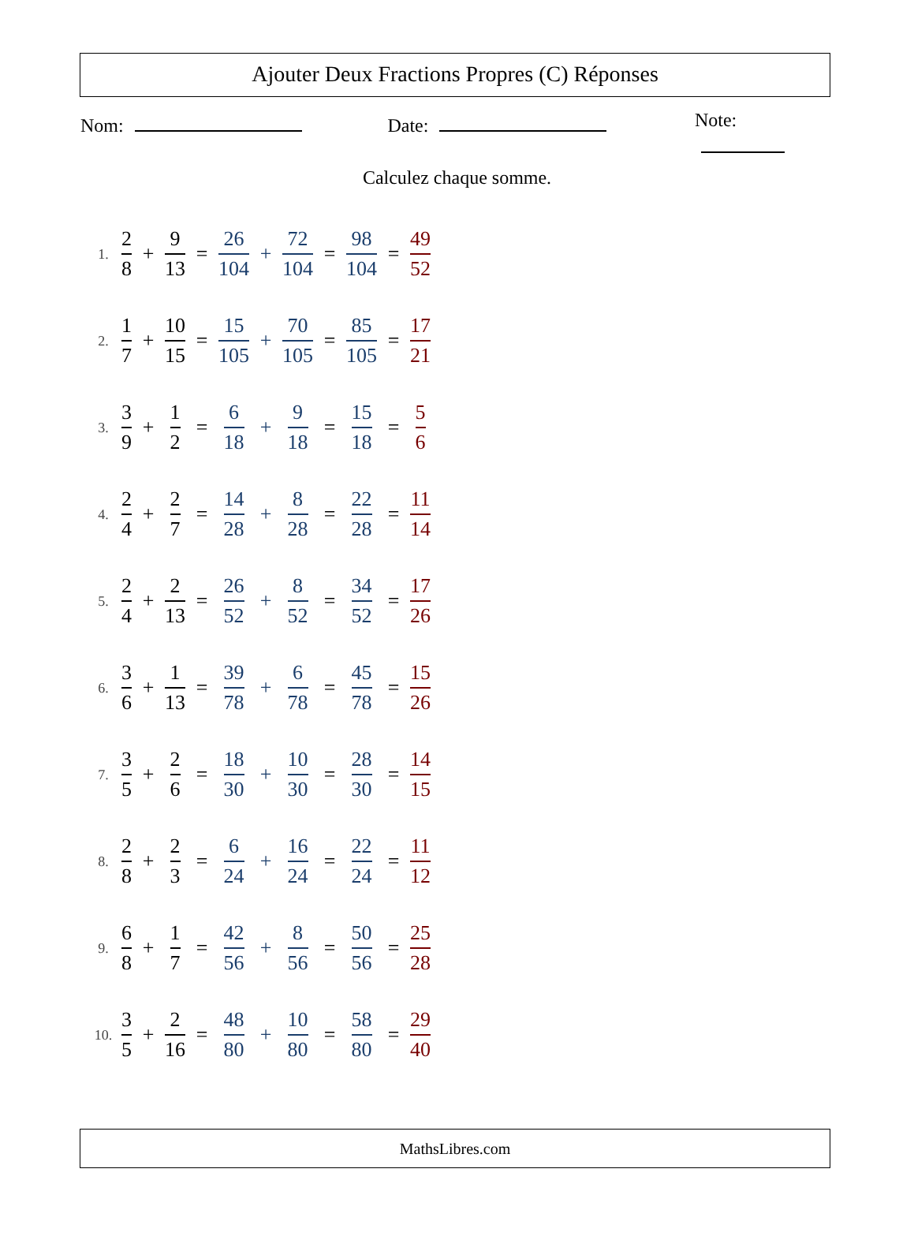Ajouter Deux Fractions Propres (C) Réponses
Nom: Date: Note:
Calculez chaque somme.
| 1. | 2 8 | + | 9 13 | = | 26 104 | + | 72 104 | = | 98 104 | = | 49 52 |
| 2. | 1 7 | + | 10 15 | = | 15 105 | + | 70 105 | = | 85 105 | = | 17 21 |
| 3. | 3 9 | + | 1 2 | = | 6 18 | + | 9 18 | = | 15 18 | = | 5 6 |
| 4. | 2 4 | + | 2 7 | = | 14 28 | + | 8 28 | = | 22 28 | = | 11 14 |
| 5. | 2 4 | + | 2 13 | = | 26 52 | + | 8 52 | = | 34 52 | = | 17 26 |
| 6. | 3 6 | + | 1 13 | = | 39 78 | + | 6 78 | = | 45 78 | = | 15 26 |
| 7. | 3 5 | + | 2 6 | = | 18 30 | + | 10 30 | = | 28 30 | = | 14 15 |
| 8. | 2 8 | + | 2 3 | = | 6 24 | + | 16 24 | = | 22 24 | = | 11 12 |
| 9. | 6 8 | + | 1 7 | = | 42 56 | + | 8 56 | = | 50 56 | = | 25 28 |
| 10. | 3 5 | + | 2 16 | = | 48 80 | + | 10 80 | = | 58 80 | = | 29 40 |
MathsLibres.com